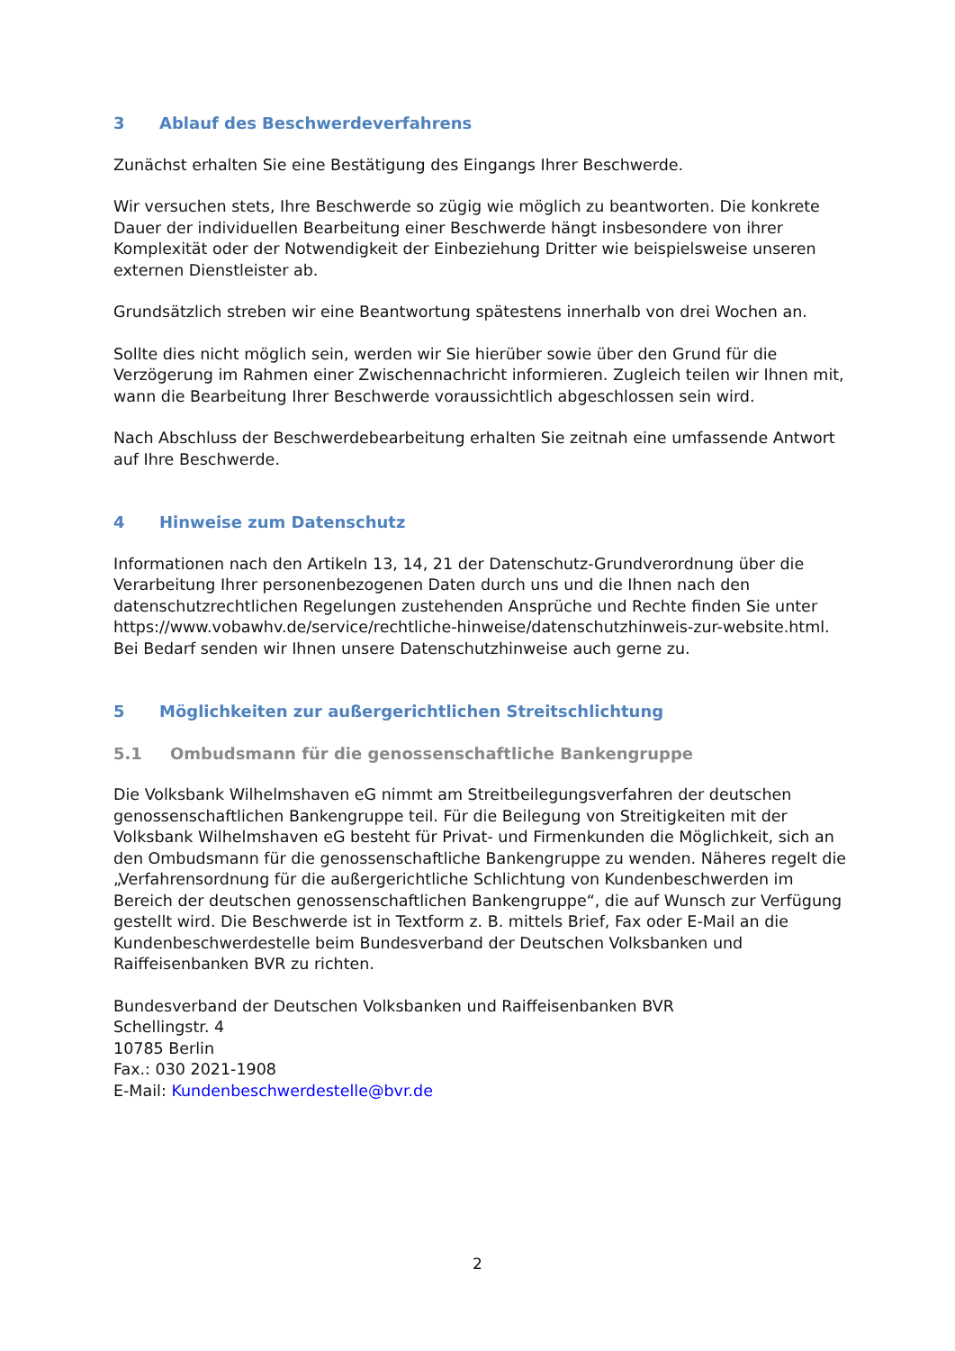3 Ablauf des Beschwerdeverfahrens
Zunächst erhalten Sie eine Bestätigung des Eingangs Ihrer Beschwerde.
Wir versuchen stets, Ihre Beschwerde so zügig wie möglich zu beantworten. Die konkrete Dauer der individuellen Bearbeitung einer Beschwerde hängt insbesondere von ihrer Komplexität oder der Notwendigkeit der Einbeziehung Dritter wie beispielsweise unseren externen Dienstleister ab.
Grundsätzlich streben wir eine Beantwortung spätestens innerhalb von drei Wochen an.
Sollte dies nicht möglich sein, werden wir Sie hierüber sowie über den Grund für die Verzögerung im Rahmen einer Zwischennachricht informieren. Zugleich teilen wir Ihnen mit, wann die Bearbeitung Ihrer Beschwerde voraussichtlich abgeschlossen sein wird.
Nach Abschluss der Beschwerdebearbeitung erhalten Sie zeitnah eine umfassende Antwort auf Ihre Beschwerde.
4 Hinweise zum Datenschutz
Informationen nach den Artikeln 13, 14, 21 der Datenschutz-Grundverordnung über die Verarbeitung Ihrer personenbezogenen Daten durch uns und die Ihnen nach den datenschutzrechtlichen Regelungen zustehenden Ansprüche und Rechte finden Sie unter https://www.vobawhv.de/service/rechtliche-hinweise/datenschutzhinweis-zur-website.html. Bei Bedarf senden wir Ihnen unsere Datenschutzhinweise auch gerne zu.
5 Möglichkeiten zur außergerichtlichen Streitschlichtung
5.1 Ombudsmann für die genossenschaftliche Bankengruppe
Die Volksbank Wilhelmshaven eG nimmt am Streitbeilegungsverfahren der deutschen genossenschaftlichen Bankengruppe teil. Für die Beilegung von Streitigkeiten mit der Volksbank Wilhelmshaven eG besteht für Privat- und Firmenkunden die Möglichkeit, sich an den Ombudsmann für die genossenschaftliche Bankengruppe zu wenden. Näheres regelt die „Verfahrensordnung für die außergerichtliche Schlichtung von Kundenbeschwerden im Bereich der deutschen genossenschaftlichen Bankengruppe“, die auf Wunsch zur Verfügung gestellt wird. Die Beschwerde ist in Textform z. B. mittels Brief, Fax oder E-Mail an die Kundenbeschwerdestelle beim Bundesverband der Deutschen Volksbanken und Raiffeisenbanken BVR zu richten.
Bundesverband der Deutschen Volksbanken und Raiffeisenbanken BVR
Schellingstr. 4
10785 Berlin
Fax.: 030 2021-1908
E-Mail: Kundenbeschwerdestelle@bvr.de
2